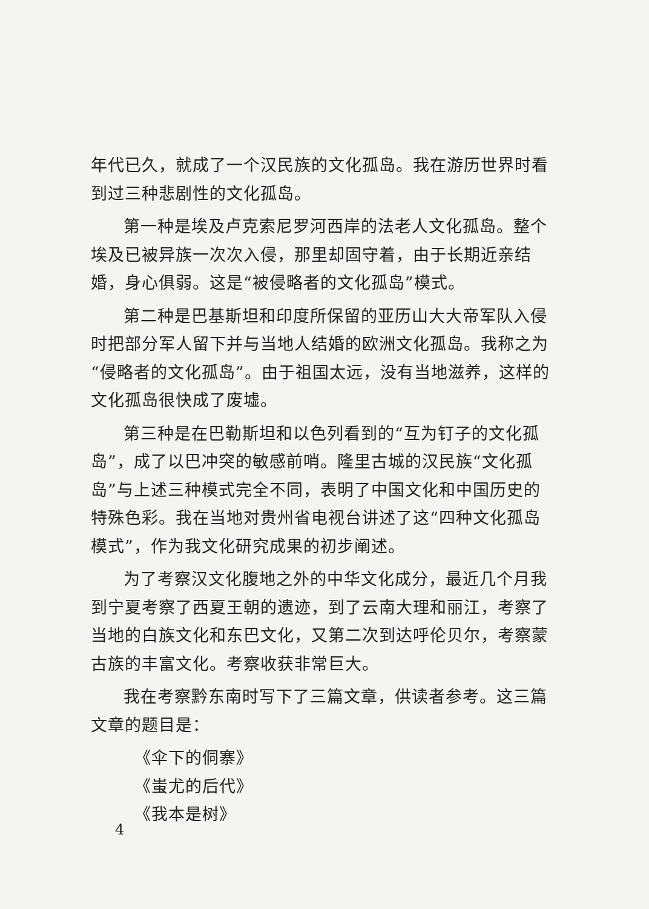年代已久，就成了一个汉民族的文化孤岛。我在游历世界时看到过三种悲剧性的文化孤岛。
第一种是埃及卢克索尼罗河西岸的法老人文化孤岛。整个埃及已被异族一次次入侵，那里却固守着，由于长期近亲结婚，身心俱弱。这是“被侵略者的文化孤岛”模式。
第二种是巴基斯坦和印度所保留的亚历山大大帝军队入侵时把部分军人留下并与当地人结婚的欧洲文化孤岛。我称之为“侵略者的文化孤岛”。由于祖国太远，没有当地滋养，这样的文化孤岛很快成了废墟。
第三种是在巴勒斯坦和以色列看到的“互为钉子的文化孤岛”，成了以巴冲突的敏感前哨。隆里古城的汉民族“文化孤岛”与上述三种模式完全不同，表明了中国文化和中国历史的特殊色彩。我在当地对贵州省电视台讲述了这“四种文化孤岛模式”，作为我文化研究成果的初步阐述。
为了考察汉文化腹地之外的中华文化成分，最近几个月我到宁夏考察了西夏王朝的遗迹，到了云南大理和丽江，考察了当地的白族文化和东巴文化，又第二次到达呼伦贝尔，考察蒙古族的丰富文化。考察收获非常巨大。
我在考察黔东南时写下了三篇文章，供读者参考。这三篇文章的题目是：
《伞下的侗寨》
《蚩尤的后代》
《我本是树》
4